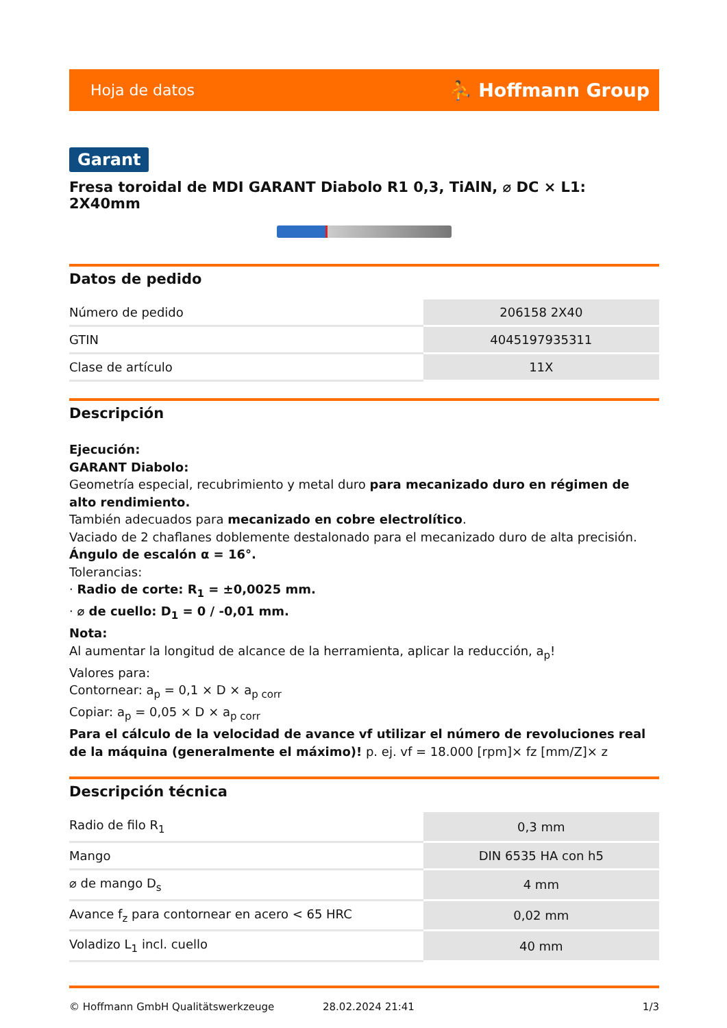Hoja de datos ⛹ Hoffmann Group
Garant
Fresa toroidal de MDI GARANT Diabolo R1 0,3, TiAlN, ⌀ DC × L1: 2X40mm
Datos de pedido
| Número de pedido | 206158 2X40 |
| GTIN | 4045197935311 |
| Clase de artículo | 11X |
Descripción
Ejecución:
GARANT Diabolo:
Geometría especial, recubrimiento y metal duro para mecanizado duro en régimen de alto rendimiento.
También adecuados para mecanizado en cobre electrolítico.
Vaciado de 2 chaflanes doblemente destalonado para el mecanizado duro de alta precisión.
Ángulo de escalón α = 16°.
Tolerancias:
· Radio de corte: R<sub>1</sub> = ±0,0025 mm.
· ⌀ de cuello: D<sub>1</sub> = 0 / -0,01 mm.
Nota:
Al aumentar la longitud de alcance de la herramienta, aplicar la reducción, a<sub>p</sub>!
Valores para:
Contornear: a<sub>p</sub> = 0,1 × D × a<sub>p corr</sub>
Copiar: a<sub>p</sub> = 0,05 × D × a<sub>p corr</sub>
Para el cálculo de la velocidad de avance vf utilizar el número de revoluciones real de la máquina (generalmente el máximo)! p. ej. vf = 18.000 [rpm]× fz [mm/Z]× z
Descripción técnica
| Radio de filo R<sub>1</sub> | 0,3 mm |
| Mango | DIN 6535 HA con h5 |
| ⌀ de mango D<sub>s</sub> | 4 mm |
| Avance f<sub>z</sub> para contornear en acero < 65 HRC | 0,02 mm |
| Voladizo L<sub>1</sub> incl. cuello | 40 mm |
© Hoffmann GmbH Qualitätswerkzeuge 28.02.2024 21:41 1/3